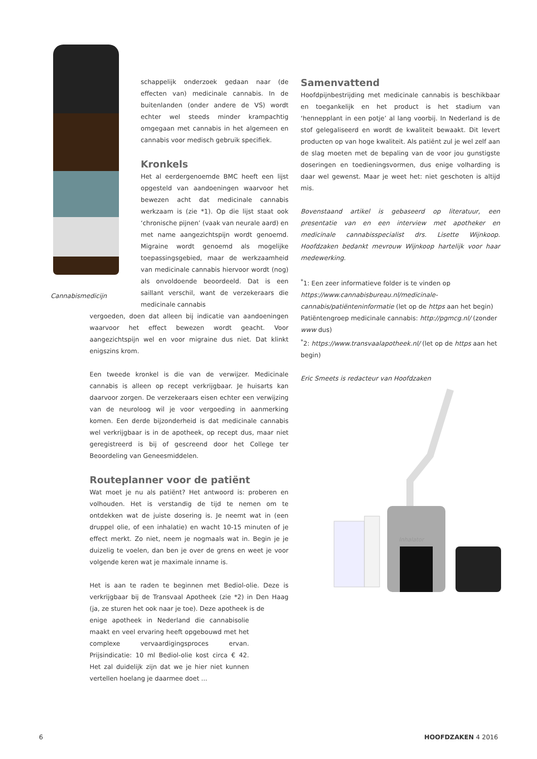Cannabismedicijn
schappelijk onderzoek gedaan naar (de effecten van) medicinale cannabis. In de buitenlanden (onder andere de VS) wordt echter wel steeds minder krampachtig omgegaan met cannabis in het algemeen en cannabis voor medisch gebruik specifiek.
Kronkels
Het al eerdergenoemde BMC heeft een lijst opgesteld van aandoeningen waarvoor het bewezen acht dat medicinale cannabis werkzaam is (zie *1). Op die lijst staat ook ‘chronische pijnen’ (vaak van neurale aard) en met name aangezichtspijn wordt genoemd. Migraine wordt genoemd als mogelijke toepassingsgebied, maar de werkzaamheid van medicinale cannabis hiervoor wordt (nog) als onvoldoende beoordeeld. Dat is een saillant verschil, want de verzekeraars die medicinale cannabis
vergoeden, doen dat alleen bij indicatie van aandoeningen waarvoor het effect bewezen wordt geacht. Voor aangezichtspijn wel en voor migraine dus niet. Dat klinkt enigszins krom.
Een tweede kronkel is die van de verwijzer. Medicinale cannabis is alleen op recept verkrijgbaar. Je huisarts kan daarvoor zorgen. De verzekeraars eisen echter een verwijzing van de neuroloog wil je voor vergoeding in aanmerking komen. Een derde bijzonderheid is dat medicinale cannabis wel verkrijgbaar is in de apotheek, op recept dus, maar niet geregistreerd is bij of gescreend door het College ter Beoordeling van Geneesmiddelen.
Routeplanner voor de patiënt
Wat moet je nu als patiënt? Het antwoord is: proberen en volhouden. Het is verstandig de tijd te nemen om te ontdekken wat de juiste dosering is. Je neemt wat in (een druppel olie, of een inhalatie) en wacht 10-15 minuten of je effect merkt. Zo niet, neem je nogmaals wat in. Begin je je duizelig te voelen, dan ben je over de grens en weet je voor volgende keren wat je maximale inname is.
Het is aan te raden te beginnen met Bediol-olie. Deze is verkrijgbaar bij de Transvaal Apotheek (zie *2) in Den Haag (ja, ze sturen het ook naar je toe). Deze apotheek is de
enige apotheek in Nederland die cannabisolie maakt en veel ervaring heeft opgebouwd met het complexe vervaardigingsproces ervan. Prijsindicatie: 10 ml Bediol-olie kost circa € 42. Het zal duidelijk zijn dat we je hier niet kunnen vertellen hoelang je daarmee doet ...
Samenvattend
Hoofdpijnbestrijding met medicinale cannabis is beschikbaar en toegankelijk en het product is het stadium van ‘hennepplant in een potje’ al lang voorbij. In Nederland is de stof gelegaliseerd en wordt de kwaliteit bewaakt. Dit levert producten op van hoge kwaliteit. Als patiënt zul je wel zelf aan de slag moeten met de bepaling van de voor jou gunstigste doseringen en toedieningsvormen, dus enige volharding is daar wel gewenst. Maar je weet het: niet geschoten is altijd mis.
Bovenstaand artikel is gebaseerd op literatuur, een presentatie van en een interview met apotheker en medicinale cannabisspecialist drs. Lisette Wijnkoop. Hoofdzaken bedankt mevrouw Wijnkoop hartelijk voor haar medewerking.
<sup>*</sup> 1: Een zeer informatieve folder is te vinden op https://www.cannabisbureau.nl/medicinale-cannabis/patiënteninformatie (let op de https aan het begin)
Patiëntengroep medicinale cannabis: http://pgmcg.nl/ (zonder www dus)
<sup>*</sup> 2: https://www.transvaalapotheek.nl/ (let op de https aan het begin)
Eric Smeets is redacteur van Hoofdzaken
Inhalator
6 HOOFDZAKEN 4 2016